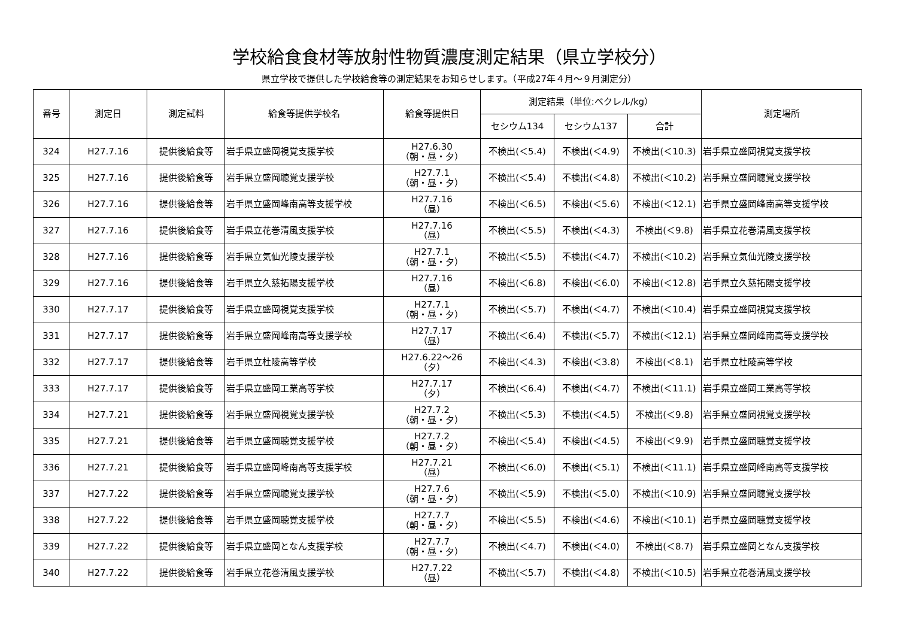学校給食食材等放射性物質濃度測定結果（県立学校分）
県立学校で提供した学校給食等の測定結果をお知らせします。（平成27年４月～９月測定分）
| 番号 | 測定日 | 測定試料 | 給食等提供学校名 | 給食等提供日 | 測定結果（単位:ベクレル/kg） | | | 測定場所 |
| --- | --- | --- | --- | --- | --- | --- | --- | --- |
| | | | | | セシウム134 | セシウム137 | 合計 | |
| 324 | H27.7.16 | 提供後給食等 | 岩手県立盛岡視覚支援学校 | H27.6.30 （朝・昼・夕） | 不検出(＜5.4) | 不検出(＜4.9) | 不検出(＜10.3) | 岩手県立盛岡視覚支援学校 |
| 325 | H27.7.16 | 提供後給食等 | 岩手県立盛岡聴覚支援学校 | H27.7.1 （朝・昼・夕） | 不検出(＜5.4) | 不検出(＜4.8) | 不検出(＜10.2) | 岩手県立盛岡聴覚支援学校 |
| 326 | H27.7.16 | 提供後給食等 | 岩手県立盛岡峰南高等支援学校 | H27.7.16 （昼） | 不検出(＜6.5) | 不検出(＜5.6) | 不検出(＜12.1) | 岩手県立盛岡峰南高等支援学校 |
| 327 | H27.7.16 | 提供後給食等 | 岩手県立花巻清風支援学校 | H27.7.16 （昼） | 不検出(＜5.5) | 不検出(＜4.3) | 不検出(＜9.8) | 岩手県立花巻清風支援学校 |
| 328 | H27.7.16 | 提供後給食等 | 岩手県立気仙光陵支援学校 | H27.7.1 （朝・昼・夕） | 不検出(＜5.5) | 不検出(＜4.7) | 不検出(＜10.2) | 岩手県立気仙光陵支援学校 |
| 329 | H27.7.16 | 提供後給食等 | 岩手県立久慈拓陽支援学校 | H27.7.16 （昼） | 不検出(＜6.8) | 不検出(＜6.0) | 不検出(＜12.8) | 岩手県立久慈拓陽支援学校 |
| 330 | H27.7.17 | 提供後給食等 | 岩手県立盛岡視覚支援学校 | H27.7.1 （朝・昼・夕） | 不検出(＜5.7) | 不検出(＜4.7) | 不検出(＜10.4) | 岩手県立盛岡視覚支援学校 |
| 331 | H27.7.17 | 提供後給食等 | 岩手県立盛岡峰南高等支援学校 | H27.7.17 （昼） | 不検出(＜6.4) | 不検出(＜5.7) | 不検出(＜12.1) | 岩手県立盛岡峰南高等支援学校 |
| 332 | H27.7.17 | 提供後給食等 | 岩手県立杜陵高等学校 | H27.6.22～26 （夕） | 不検出(＜4.3) | 不検出(＜3.8) | 不検出(＜8.1) | 岩手県立杜陵高等学校 |
| 333 | H27.7.17 | 提供後給食等 | 岩手県立盛岡工業高等学校 | H27.7.17 （夕） | 不検出(＜6.4) | 不検出(＜4.7) | 不検出(＜11.1) | 岩手県立盛岡工業高等学校 |
| 334 | H27.7.21 | 提供後給食等 | 岩手県立盛岡視覚支援学校 | H27.7.2 （朝・昼・夕） | 不検出(＜5.3) | 不検出(＜4.5) | 不検出(＜9.8) | 岩手県立盛岡視覚支援学校 |
| 335 | H27.7.21 | 提供後給食等 | 岩手県立盛岡聴覚支援学校 | H27.7.2 （朝・昼・夕） | 不検出(＜5.4) | 不検出(＜4.5) | 不検出(＜9.9) | 岩手県立盛岡聴覚支援学校 |
| 336 | H27.7.21 | 提供後給食等 | 岩手県立盛岡峰南高等支援学校 | H27.7.21 （昼） | 不検出(＜6.0) | 不検出(＜5.1) | 不検出(＜11.1) | 岩手県立盛岡峰南高等支援学校 |
| 337 | H27.7.22 | 提供後給食等 | 岩手県立盛岡聴覚支援学校 | H27.7.6 （朝・昼・夕） | 不検出(＜5.9) | 不検出(＜5.0) | 不検出(＜10.9) | 岩手県立盛岡聴覚支援学校 |
| 338 | H27.7.22 | 提供後給食等 | 岩手県立盛岡聴覚支援学校 | H27.7.7 （朝・昼・夕） | 不検出(＜5.5) | 不検出(＜4.6) | 不検出(＜10.1) | 岩手県立盛岡聴覚支援学校 |
| 339 | H27.7.22 | 提供後給食等 | 岩手県立盛岡となん支援学校 | H27.7.7 （朝・昼・夕） | 不検出(＜4.7) | 不検出(＜4.0) | 不検出(＜8.7) | 岩手県立盛岡となん支援学校 |
| 340 | H27.7.22 | 提供後給食等 | 岩手県立花巻清風支援学校 | H27.7.22 （昼） | 不検出(＜5.7) | 不検出(＜4.8) | 不検出(＜10.5) | 岩手県立花巻清風支援学校 |